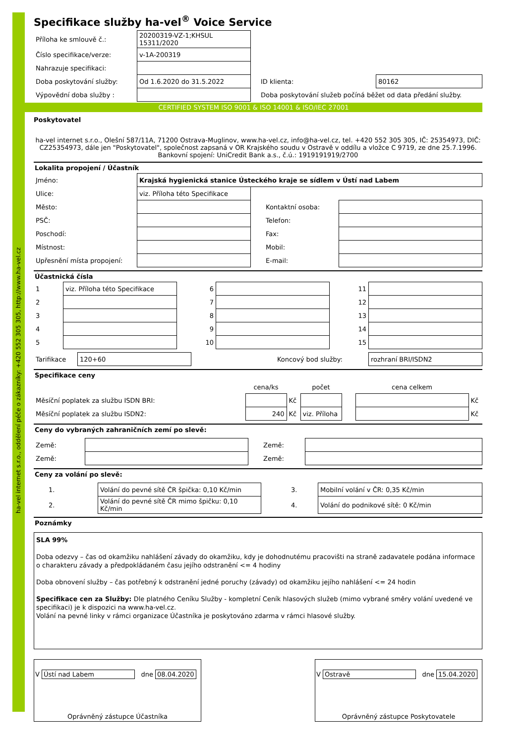ha-vel internet s.r.o., oddělení péče o zákazníky: +420 552 305 305, http://www.ha-vel.cz
Specifikace služby ha-vel<sup>®</sup> Voice Service
| Příloha ke smlouvě č.: | 20200319-VZ-1;KHSUL 15311/2020 | | |
| Číslo specifikace/verze: | v-1A-200319 | | |
| Nahrazuje specifikaci: | | | |
| Doba poskytování služby: | Od 1.6.2020 do 31.5.2022 | ID klienta: | 80162 |
| Výpovědní doba služby : | | Doba poskytování služeb počíná běžet od data předání služby. | |
CERTIFIED SYSTEM ISO 9001 & ISO 14001 & ISO/IEC 27001
Poskytovatel
ha-vel internet s.r.o., Olešní 587/11A, 71200 Ostrava-Muglinov, www.ha-vel.cz, info@ha-vel.cz, tel. +420 552 305 305, IČ: 25354973, DIČ: CZ25354973, dále jen "Poskytovatel", společnost zapsaná v OR Krajského soudu v Ostravě v oddílu a vložce C 9719, ze dne 25.7.1996. Bankovní spojení: UniCredit Bank a.s., č.ú.: 1919191919/2700
Lokalita propojení / Účastník
| Jméno: | Krajská hygienická stanice Ústeckého kraje se sídlem v Ústí nad Labem | | |
| Ulice: | viz. Příloha této Specifikace | | |
| Město: | | Kontaktní osoba: | |
| PSČ: | | Telefon: | |
| Poschodí: | | Fax: | |
| Místnost: | | Mobil: | |
| Upřesnění místa propojení: | | E-mail: | |
Účastnická čísla
| 1 | viz. Příloha této Specifikace | 6 | | 11 | |
| 2 | | 7 | | 12 | |
| 3 | | 8 | | 13 | |
| 4 | | 9 | | 14 | |
| 5 | | 10 | | 15 | |
| Tarifikace | 120+60 | Koncový bod služby: | | rozhraní BRI/ISDN2 |
Specifikace ceny
| | cena/ks | | počet | | cena celkem | |
| Měsíční poplatek za službu ISDN BRI: | | Kč | | | | Kč |
| Měsíční poplatek za službu ISDN2: | 240 | Kč | viz. Příloha | | | Kč |
Ceny do vybraných zahraničních zemí po slevě:
| Země: | | Země: | |
| Země: | | Země: | |
Ceny za volání po slevě:
| 1. | Volání do pevné sítě ČR špička: 0,10 Kč/min | 3. | Mobilní volání v ČR: 0,35 Kč/min |
| 2. | Volání do pevné sítě ČR mimo špičku: 0,10 Kč/min | 4. | Volání do podnikové sítě: 0 Kč/min |
Poznámky
SLA 99%
Doba odezvy – čas od okamžiku nahlášení závady do okamžiku, kdy je dohodnutému pracovišti na straně zadavatele podána informace o charakteru závady a předpokládaném času jejího odstranění <= 4 hodiny
Doba obnovení služby – čas potřebný k odstranění jedné poruchy (závady) od okamžiku jejího nahlášení <= 24 hodin
Specifikace cen za Služby: Dle platného Ceníku Služby - kompletní Ceník hlasových služeb (mimo vybrané směry volání uvedené ve specifikaci) je k dispozici na www.ha-vel.cz.
Volání na pevné linky v rámci organizace Účastníka je poskytováno zdarma v rámci hlasové služby.
V Ústí nad Labem dne 08.04.2020
Oprávněný zástupce Účastníka
V Ostravě dne 15.04.2020
Oprávněný zástupce Poskytovatele